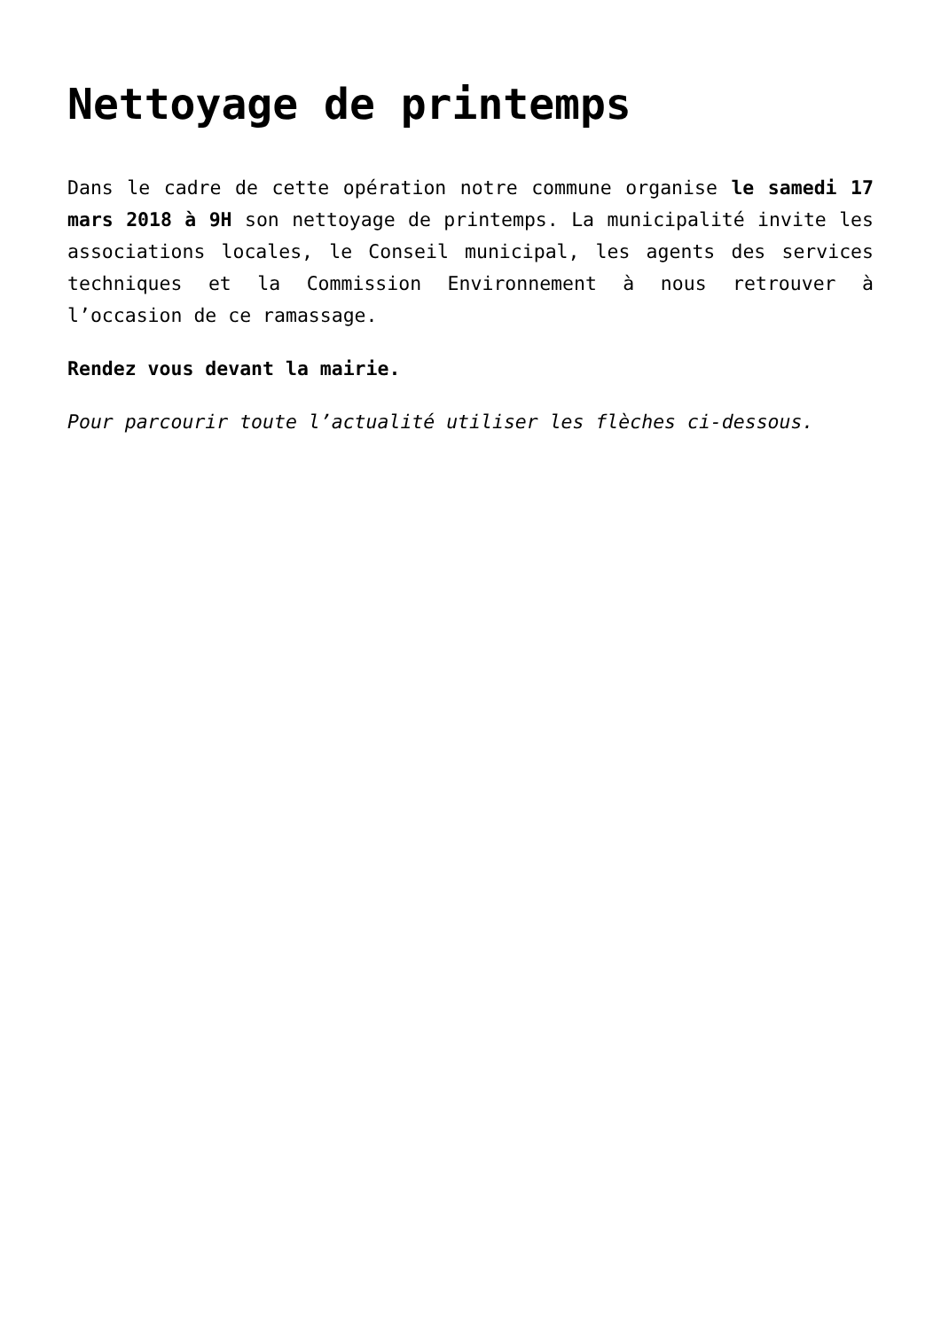Nettoyage de printemps
Dans le cadre de cette opération notre commune organise le samedi 17 mars 2018 à 9H son nettoyage de printemps. La municipalité invite les associations locales, le Conseil municipal, les agents des services techniques et la Commission Environnement à nous retrouver à l’occasion de ce ramassage.
Rendez vous devant la mairie.
Pour parcourir toute l’actualité utiliser les flèches ci-dessous.